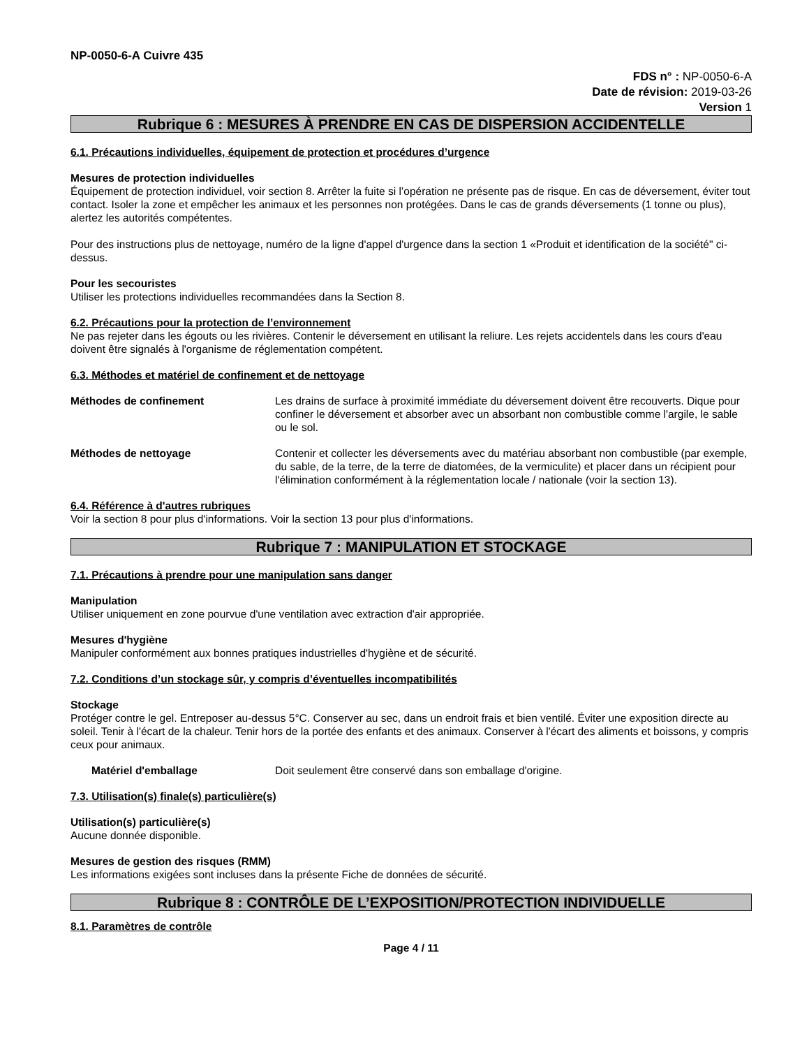NP-0050-6-A Cuivre 435
FDS n° : NP-0050-6-A
Date de révision: 2019-03-26
Version 1
Rubrique 6 : MESURES À PRENDRE EN CAS DE DISPERSION ACCIDENTELLE
6.1. Précautions individuelles, équipement de protection et procédures d’urgence
Mesures de protection individuelles
Équipement de protection individuel, voir section 8. Arrêter la fuite si l’opération ne présente pas de risque. En cas de déversement, éviter tout contact. Isoler la zone et empêcher les animaux et les personnes non protégées. Dans le cas de grands déversements (1 tonne ou plus), alertez les autorités compétentes.
Pour des instructions plus de nettoyage, numéro de la ligne d'appel d'urgence dans la section 1 «Produit et identification de la société" ci-dessus.
Pour les secouristes
Utiliser les protections individuelles recommandées dans la Section 8.
6.2. Précautions pour la protection de l’environnement
Ne pas rejeter dans les égouts ou les rivières. Contenir le déversement en utilisant la reliure. Les rejets accidentels dans les cours d'eau doivent être signalés à l'organisme de réglementation compétent.
6.3. Méthodes et matériel de confinement et de nettoyage
Méthodes de confinement Les drains de surface à proximité immédiate du déversement doivent être recouverts. Dique pour confiner le déversement et absorber avec un absorbant non combustible comme l'argile, le sable ou le sol.
Méthodes de nettoyage Contenir et collecter les déversements avec du matériau absorbant non combustible (par exemple, du sable, de la terre, de la terre de diatomées, de la vermiculite) et placer dans un récipient pour l'élimination conformément à la réglementation locale / nationale (voir la section 13).
6.4. Référence à d'autres rubriques
Voir la section 8 pour plus d'informations. Voir la section 13 pour plus d'informations.
Rubrique 7 : MANIPULATION ET STOCKAGE
7.1. Précautions à prendre pour une manipulation sans danger
Manipulation
Utiliser uniquement en zone pourvue d'une ventilation avec extraction d'air appropriée.
Mesures d'hygiène
Manipuler conformément aux bonnes pratiques industrielles d'hygiène et de sécurité.
7.2. Conditions d’un stockage sûr, y compris d’éventuelles incompatibilités
Stockage
Protéger contre le gel. Entreposer au-dessus 5°C. Conserver au sec, dans un endroit frais et bien ventilé. Éviter une exposition directe au soleil. Tenir à l'écart de la chaleur. Tenir hors de la portée des enfants et des animaux. Conserver à l'écart des aliments et boissons, y compris ceux pour animaux.
Matériel d'emballage Doit seulement être conservé dans son emballage d'origine.
7.3. Utilisation(s) finale(s) particulière(s)
Utilisation(s) particulière(s)
Aucune donnée disponible.
Mesures de gestion des risques (RMM)
Les informations exigées sont incluses dans la présente Fiche de données de sécurité.
Rubrique 8 : CONTRÔLE DE L’EXPOSITION/PROTECTION INDIVIDUELLE
8.1. Paramètres de contrôle
Page 4 / 11